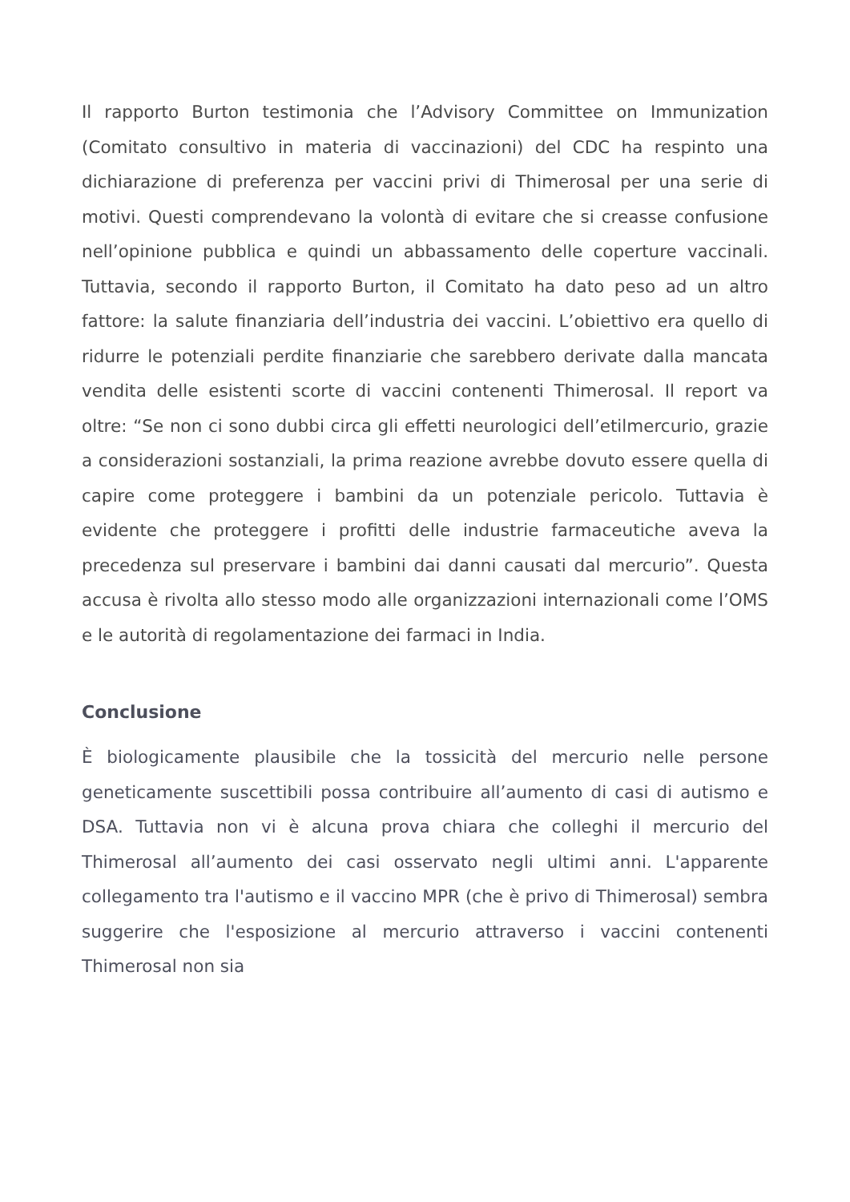Il rapporto Burton testimonia che l’Advisory Committee on Immunization (Comitato consultivo in materia di vaccinazioni) del CDC ha respinto una dichiarazione di preferenza per vaccini privi di Thimerosal per una serie di motivi. Questi comprendevano la volontà di evitare che si creasse confusione nell’opinione pubblica e quindi un abbassamento delle coperture vaccinali. Tuttavia, secondo il rapporto Burton, il Comitato ha dato peso ad un altro fattore: la salute finanziaria dell’industria dei vaccini. L’obiettivo era quello di ridurre le potenziali perdite finanziarie che sarebbero derivate dalla mancata vendita delle esistenti scorte di vaccini contenenti Thimerosal. Il report va oltre: “Se non ci sono dubbi circa gli effetti neurologici dell’etilmercurio, grazie a considerazioni sostanziali, la prima reazione avrebbe dovuto essere quella di capire come proteggere i bambini da un potenziale pericolo. Tuttavia è evidente che proteggere i profitti delle industrie farmaceutiche aveva la precedenza sul preservare i bambini dai danni causati dal mercurio”. Questa accusa è rivolta allo stesso modo alle organizzazioni internazionali come l’OMS e le autorità di regolamentazione dei farmaci in India.
Conclusione
È biologicamente plausibile che la tossicità del mercurio nelle persone geneticamente suscettibili possa contribuire all’aumento di casi di autismo e DSA. Tuttavia non vi è alcuna prova chiara che colleghi il mercurio del Thimerosal all’aumento dei casi osservato negli ultimi anni. L'apparente collegamento tra l'autismo e il vaccino MPR (che è privo di Thimerosal) sembra suggerire che l'esposizione al mercurio attraverso i vaccini contenenti Thimerosal non sia